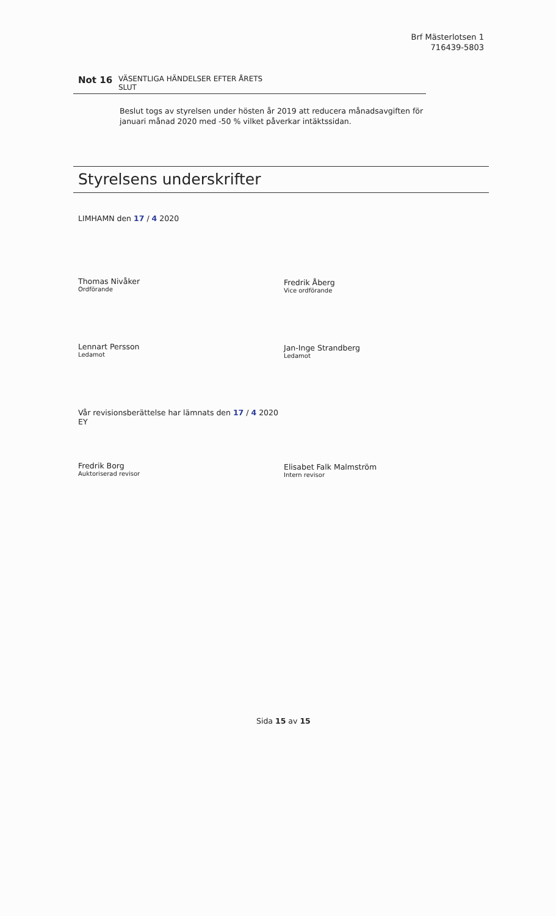Brf Mästerlotsen 1
716439-5803
Not 16 VÄSENTLIGA HÄNDELSER EFTER ÅRETS
SLUT
Beslut togs av styrelsen under hösten år 2019 att reducera månadsavgiften för januari månad 2020 med -50 % vilket påverkar intäktssidan.
Styrelsens underskrifter
LIMHAMN den 17 / 4 2020
Thomas Nivåker
Ordförande
Fredrik Åberg
Vice ordförande
Lennart Persson
Ledamot
Jan-Inge Strandberg
Ledamot
Vår revisionsberättelse har lämnats den 17 / 4 2020
EY
Fredrik Borg
Auktoriserad revisor
Elisabet Falk Malmström
Intern revisor
Sida 15 av 15